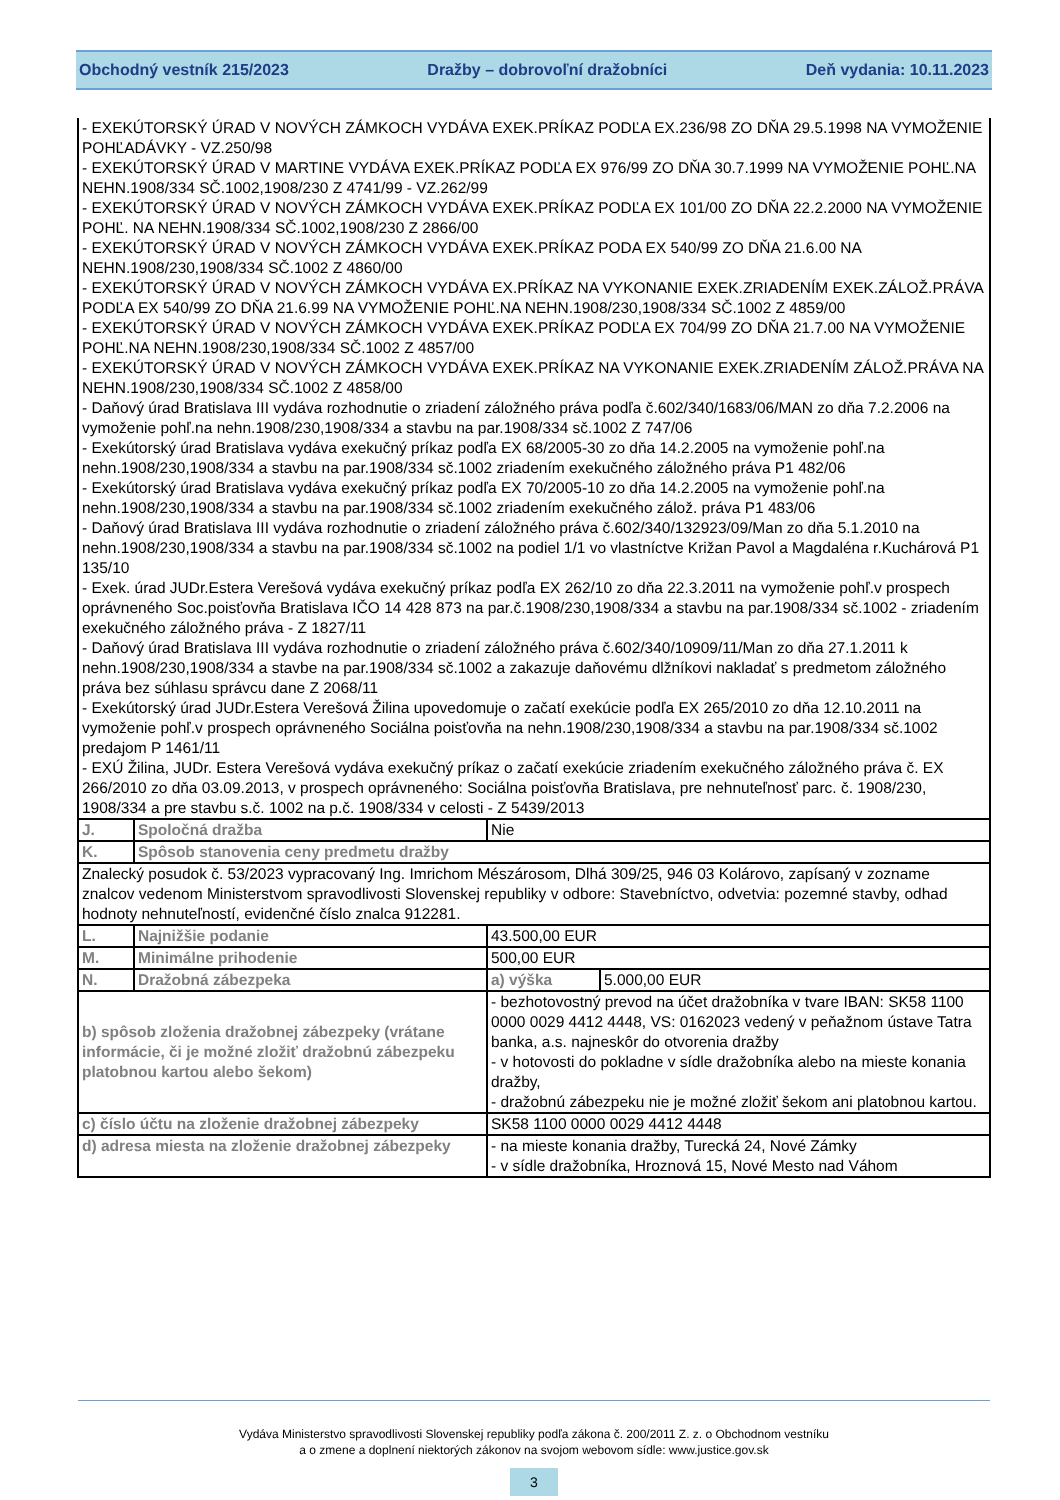Obchodný vestník 215/2023 Dražby – dobrovoľní dražobníci Deň vydania: 10.11.2023
| - EXEKÚTORSKÝ ÚRAD V NOVÝCH ZÁMKOCH VYDÁVA EXEK.PRÍKAZ PODĽA EX.236/98 ZO DŇA 29.5.1998 NA VYMOŽENIE POHĽADÁVKY - VZ.250/98 - EXEKÚTORSKÝ ÚRAD V MARTINE VYDÁVA EXEK.PRÍKAZ PODĽA EX 976/99 ZO DŇA 30.7.1999 NA VYMOŽENIE POHĽ.NA NEHN.1908/334 SČ.1002,1908/230 Z 4741/99 - VZ.262/99 - EXEKÚTORSKÝ ÚRAD V NOVÝCH ZÁMKOCH VYDÁVA EXEK.PRÍKAZ PODĽA EX 101/00 ZO DŇA 22.2.2000 NA VYMOŽENIE POHĽ. NA NEHN.1908/334 SČ.1002,1908/230 Z 2866/00 - EXEKÚTORSKÝ ÚRAD V NOVÝCH ZÁMKOCH VYDÁVA EXEK.PRÍKAZ PODA EX 540/99 ZO DŇA 21.6.00 NA NEHN.1908/230,1908/334 SČ.1002 Z 4860/00 - EXEKÚTORSKÝ ÚRAD V NOVÝCH ZÁMKOCH VYDÁVA EX.PRÍKAZ NA VYKONANIE EXEK.ZRIADENÍM EXEK.ZÁLOŽ.PRÁVA PODĽA EX 540/99 ZO DŇA 21.6.99 NA VYMOŽENIE POHĽ.NA NEHN.1908/230,1908/334 SČ.1002 Z 4859/00 - EXEKÚTORSKÝ ÚRAD V NOVÝCH ZÁMKOCH VYDÁVA EXEK.PRÍKAZ PODĽA EX 704/99 ZO DŇA 21.7.00 NA VYMOŽENIE POHĽ.NA NEHN.1908/230,1908/334 SČ.1002 Z 4857/00 - EXEKÚTORSKÝ ÚRAD V NOVÝCH ZÁMKOCH VYDÁVA EXEK.PRÍKAZ NA VYKONANIE EXEK.ZRIADENÍM ZÁLOŽ.PRÁVA NA NEHN.1908/230,1908/334 SČ.1002 Z 4858/00 - Daňový úrad Bratislava III vydáva rozhodnutie o zriadení záložného práva podľa č.602/340/1683/06/MAN zo dňa 7.2.2006 na vymoženie pohľ.na nehn.1908/230,1908/334 a stavbu na par.1908/334 sč.1002 Z 747/06 - Exekútorský úrad Bratislava vydáva exekučný príkaz podľa EX 68/2005-30 zo dňa 14.2.2005 na vymoženie pohľ.na nehn.1908/230,1908/334 a stavbu na par.1908/334 sč.1002 zriadením exekučného záložného práva P1 482/06 - Exekútorský úrad Bratislava vydáva exekučný príkaz podľa EX 70/2005-10 zo dňa 14.2.2005 na vymoženie pohľ.na nehn.1908/230,1908/334 a stavbu na par.1908/334 sč.1002 zriadením exekučného zálož. práva P1 483/06 - Daňový úrad Bratislava III vydáva rozhodnutie o zriadení záložného práva č.602/340/132923/09/Man zo dňa 5.1.2010 na nehn.1908/230,1908/334 a stavbu na par.1908/334 sč.1002 na podiel 1/1 vo vlastníctve Križan Pavol a Magdaléna r.Kuchárová P1 135/10 - Exek. úrad JUDr.Estera Verešová vydáva exekučný príkaz podľa EX 262/10 zo dňa 22.3.2011 na vymoženie pohľ.v prospech oprávneného Soc.poisťovňa Bratislava IČO 14 428 873 na par.č.1908/230,1908/334 a stavbu na par.1908/334 sč.1002 - zriadením exekučného záložného práva - Z 1827/11 - Daňový úrad Bratislava III vydáva rozhodnutie o zriadení záložného práva č.602/340/10909/11/Man zo dňa 27.1.2011 k nehn.1908/230,1908/334 a stavbe na par.1908/334 sč.1002 a zakazuje daňovému dlžníkovi nakladať s predmetom záložného práva bez súhlasu správcu dane Z 2068/11 - Exekútorský úrad JUDr.Estera Verešová Žilina upovedomuje o začatí exekúcie podľa EX 265/2010 zo dňa 12.10.2011 na vymoženie pohľ.v prospech oprávneného Sociálna poisťovňa na nehn.1908/230,1908/334 a stavbu na par.1908/334 sč.1002 predajom P 1461/11 - EXÚ Žilina, JUDr. Estera Verešová vydáva exekučný príkaz o začatí exekúcie zriadením exekučného záložného práva č. EX 266/2010 zo dňa 03.09.2013, v prospech oprávneného: Sociálna poisťovňa Bratislava, pre nehnuteľnosť parc. č. 1908/230, 1908/334 a pre stavbu s.č. 1002 na p.č. 1908/334 v celosti - Z 5439/2013 | | | |
| J. | Spoločná dražba | Nie | |
| K. | Spôsob stanovenia ceny predmetu dražby | | |
| Znalecký posudok č. 53/2023 vypracovaný Ing. Imrichom Mészárosom, Dlhá 309/25, 946 03 Kolárovo, zapísaný v zozname znalcov vedenom Ministerstvom spravodlivosti Slovenskej republiky v odbore: Stavebníctvo, odvetvia: pozemné stavby, odhad hodnoty nehnuteľností, evidenčné číslo znalca 912281. | | | |
| L. | Najnižšie podanie | 43.500,00 EUR | |
| M. | Minimálne prihodenie | 500,00 EUR | |
| N. | Dražobná zábezpeka | a) výška | 5.000,00 EUR |
| b) spôsob zloženia dražobnej zábezpeky (vrátane informácie, či je možné zložiť dražobnú zábezpeku platobnou kartou alebo šekom) | | - bezhotovostný prevod na účet dražobníka v tvare IBAN: SK58 1100 0000 0029 4412 4448, VS: 0162023 vedený v peňažnom ústave Tatra banka, a.s. najneskôr do otvorenia dražby - v hotovosti do pokladne v sídle dražobníka alebo na mieste konania dražby, - dražobnú zábezpeku nie je možné zložiť šekom ani platobnou kartou. | |
| c) číslo účtu na zloženie dražobnej zábezpeky | | SK58 1100 0000 0029 4412 4448 | |
| d) adresa miesta na zloženie dražobnej zábezpeky | | - na mieste konania dražby, Turecká 24, Nové Zámky - v sídle dražobníka, Hroznová 15, Nové Mesto nad Váhom | |
Vydáva Ministerstvo spravodlivosti Slovenskej republiky podľa zákona č. 200/2011 Z. z. o Obchodnom vestníku
a o zmene a doplnení niektorých zákonov na svojom webovom sídle: www.justice.gov.sk
3